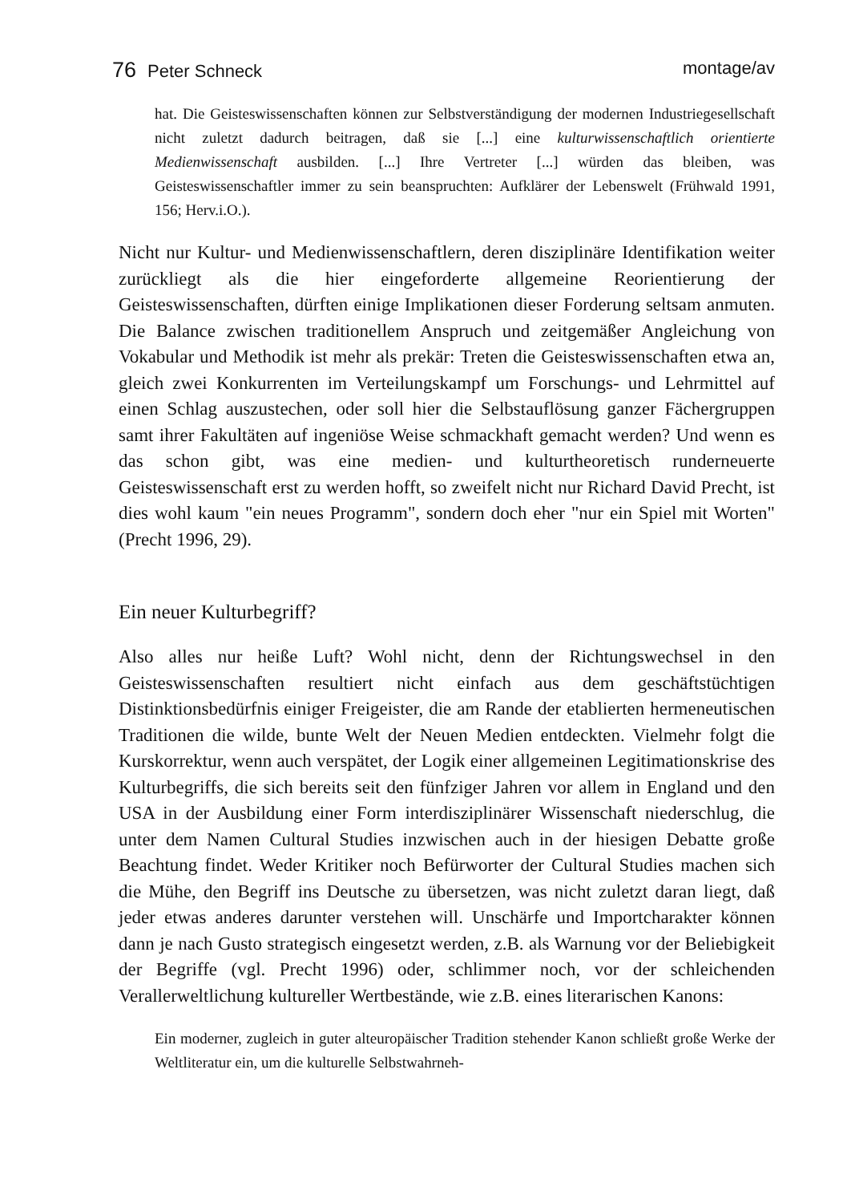76 Peter Schneck montage/av
hat. Die Geisteswissenschaften können zur Selbstverständigung der modernen Industriegesellschaft nicht zuletzt dadurch beitragen, daß sie [...] eine kulturwissenschaftlich orientierte Medienwissenschaft ausbilden. [...] Ihre Vertreter [...] würden das bleiben, was Geisteswissenschaftler immer zu sein beanspruchten: Aufklärer der Lebenswelt (Frühwald 1991, 156; Herv.i.O.).
Nicht nur Kultur- und Medienwissenschaftlern, deren disziplinäre Identifikation weiter zurückliegt als die hier eingeforderte allgemeine Reorientierung der Geisteswissenschaften, dürften einige Implikationen dieser Forderung seltsam anmuten. Die Balance zwischen traditionellem Anspruch und zeitgemäßer Angleichung von Vokabular und Methodik ist mehr als prekär: Treten die Geisteswissenschaften etwa an, gleich zwei Konkurrenten im Verteilungskampf um Forschungs- und Lehrmittel auf einen Schlag auszustechen, oder soll hier die Selbstauflösung ganzer Fächergruppen samt ihrer Fakultäten auf ingeniöse Weise schmackhaft gemacht werden? Und wenn es das schon gibt, was eine medien- und kulturtheoretisch runderneuerte Geisteswissenschaft erst zu werden hofft, so zweifelt nicht nur Richard David Precht, ist dies wohl kaum "ein neues Programm", sondern doch eher "nur ein Spiel mit Worten" (Precht 1996, 29).
Ein neuer Kulturbegriff?
Also alles nur heiße Luft? Wohl nicht, denn der Richtungswechsel in den Geisteswissenschaften resultiert nicht einfach aus dem geschäftstüchtigen Distinktionsbedürfnis einiger Freigeister, die am Rande der etablierten hermeneutischen Traditionen die wilde, bunte Welt der Neuen Medien entdeckten. Vielmehr folgt die Kurskorrektur, wenn auch verspätet, der Logik einer allgemeinen Legitimationskrise des Kulturbegriffs, die sich bereits seit den fünfziger Jahren vor allem in England und den USA in der Ausbildung einer Form interdisziplinärer Wissenschaft niederschlug, die unter dem Namen Cultural Studies inzwischen auch in der hiesigen Debatte große Beachtung findet. Weder Kritiker noch Befürworter der Cultural Studies machen sich die Mühe, den Begriff ins Deutsche zu übersetzen, was nicht zuletzt daran liegt, daß jeder etwas anderes darunter verstehen will. Unschärfe und Importcharakter können dann je nach Gusto strategisch eingesetzt werden, z.B. als Warnung vor der Beliebigkeit der Begriffe (vgl. Precht 1996) oder, schlimmer noch, vor der schleichenden Verallerweltlichung kultureller Wertbestände, wie z.B. eines literarischen Kanons:
Ein moderner, zugleich in guter alteuropäischer Tradition stehender Kanon schließt große Werke der Weltliteratur ein, um die kulturelle Selbstwahrneh-